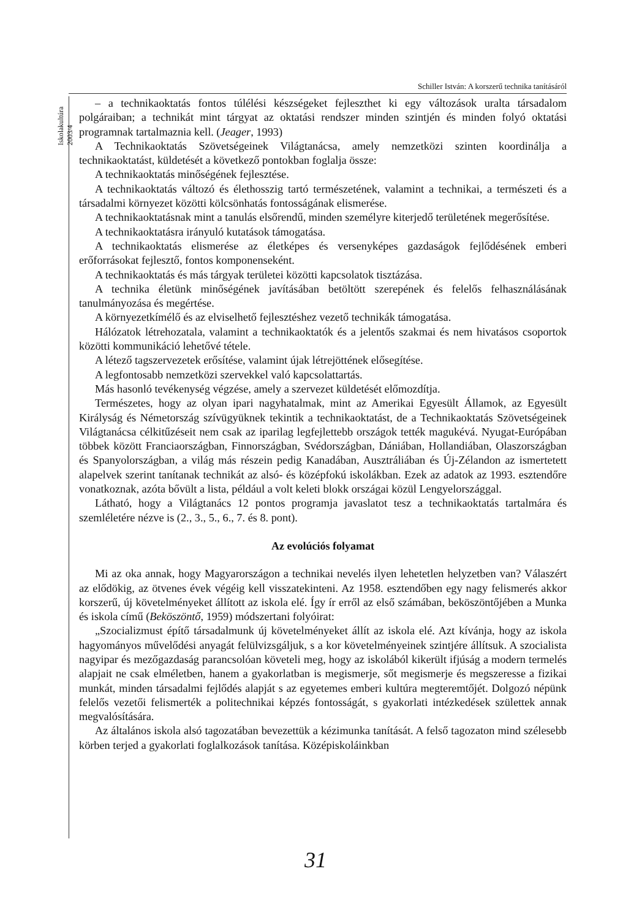Schiller István: A korszerű technika tanításáról
Iskolakultúra 2003/4
– a technikaoktatás fontos túlélési készségeket fejleszthet ki egy változások uralta társadalom polgáraiban; a technikát mint tárgyat az oktatási rendszer minden szintjén és minden folyó oktatási programnak tartalmaznia kell. (Jeager, 1993)
A Technikaoktatás Szövetségeinek Világtanácsa, amely nemzetközi szinten koordinálja a technikaoktatást, küldetését a következő pontokban foglalja össze:
A technikaoktatás minőségének fejlesztése.
A technikaoktatás változó és élethosszig tartó természetének, valamint a technikai, a természeti és a társadalmi környezet közötti kölcsönhatás fontosságának elismerése.
A technikaoktatásnak mint a tanulás elsőrendű, minden személyre kiterjedő területének megerősítése.
A technikaoktatásra irányuló kutatások támogatása.
A technikaoktatás elismerése az életképes és versenyképes gazdaságok fejlődésének emberi erőforrásokat fejlesztő, fontos komponenseként.
A technikaoktatás és más tárgyak területei közötti kapcsolatok tisztázása.
A technika életünk minőségének javításában betöltött szerepének és felelős felhasználásának tanulmányozása és megértése.
A környezetkímélő és az elviselhető fejlesztéshez vezető technikák támogatása.
Hálózatok létrehozatala, valamint a technikaoktatók és a jelentős szakmai és nem hivatásos csoportok közötti kommunikáció lehetővé tétele.
A létező tagszervezetek erősítése, valamint újak létrejöttének elősegítése.
A legfontosabb nemzetközi szervekkel való kapcsolattartás.
Más hasonló tevékenység végzése, amely a szervezet küldetését előmozdítja.
Természetes, hogy az olyan ipari nagyhatalmak, mint az Amerikai Egyesült Államok, az Egyesült Királyság és Németország szívügyüknek tekintik a technikaoktatást, de a Technikaoktatás Szövetségeinek Világtanácsa célkitűzéseit nem csak az iparilag legfejlettebb országok tették magukévá. Nyugat-Európában többek között Franciaországban, Finnországban, Svédországban, Dániában, Hollandiában, Olaszországban és Spanyolországban, a világ más részein pedig Kanadában, Ausztráliában és Új-Zélandon az ismertetett alapelvek szerint tanítanak technikát az alsó- és középfokú iskolákban. Ezek az adatok az 1993. esztendőre vonatkoznak, azóta bővült a lista, például a volt keleti blokk országai közül Lengyelországgal.
Látható, hogy a Világtanács 12 pontos programja javaslatot tesz a technikaoktatás tartalmára és szemléletére nézve is (2., 3., 5., 6., 7. és 8. pont).
Az evolúciós folyamat
Mi az oka annak, hogy Magyarországon a technikai nevelés ilyen lehetetlen helyzetben van? Válaszért az elődökig, az ötvenes évek végéig kell visszatekinteni. Az 1958. esztendőben egy nagy felismerés akkor korszerű, új követelményeket állított az iskola elé. Így ír erről az első számában, beköszöntőjében a Munka és iskola című (Beköszöntő, 1959) módszertani folyóirat:
„Szocializmust építő társadalmunk új követelményeket állít az iskola elé. Azt kívánja, hogy az iskola hagyományos művelődési anyagát felülvizsgáljuk, s a kor követelményeinek szintjére állítsuk. A szocialista nagyipar és mezőgazdaság parancsolóan követeli meg, hogy az iskolából kikerült ifjúság a modern termelés alapjait ne csak elméletben, hanem a gyakorlatban is megismerje, sőt megismerje és megszeresse a fizikai munkát, minden társadalmi fejlődés alapját s az egyetemes emberi kultúra megteremtőjét. Dolgozó népünk felelős vezetői felismerték a politechnikai képzés fontosságát, s gyakorlati intézkedések születtek annak megvalósítására.
Az általános iskola alsó tagozatában bevezettük a kézimunka tanítását. A felső tagozaton mind szélesebb körben terjed a gyakorlati foglalkozások tanítása. Középiskoláinkban
31